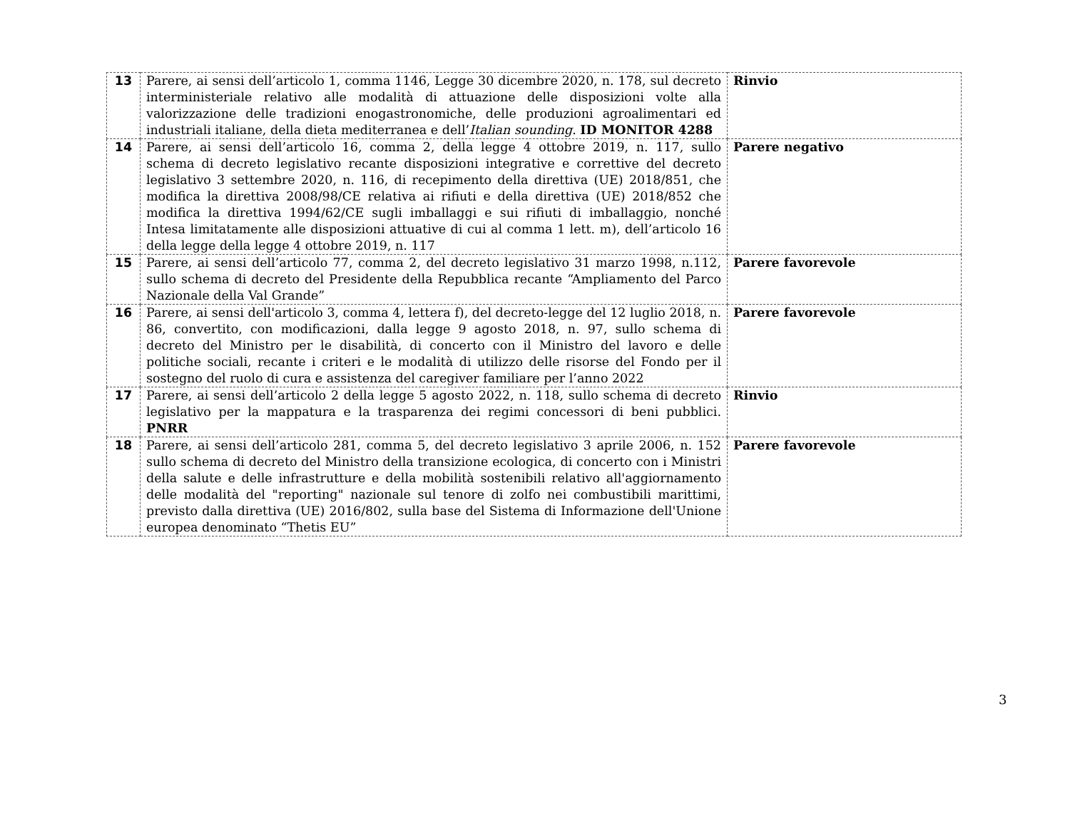| 13 | Parere, ai sensi dell’articolo 1, comma 1146, Legge 30 dicembre 2020, n. 178, sul decreto interministeriale relativo alle modalità di attuazione delle disposizioni volte alla valorizzazione delle tradizioni enogastronomiche, delle produzioni agroalimentari ed industriali italiane, della dieta mediterranea e dell’ Italian sounding . ID MONITOR 4288 | Rinvio |
| 14 | Parere, ai sensi dell’articolo 16, comma 2, della legge 4 ottobre 2019, n. 117, sullo schema di decreto legislativo recante disposizioni integrative e correttive del decreto legislativo 3 settembre 2020, n. 116, di recepimento della direttiva (UE) 2018/851, che modifica la direttiva 2008/98/CE relativa ai rifiuti e della direttiva (UE) 2018/852 che modifica la direttiva 1994/62/CE sugli imballaggi e sui rifiuti di imballaggio, nonché Intesa limitatamente alle disposizioni attuative di cui al comma 1 lett. m), dell’articolo 16 della legge della legge 4 ottobre 2019, n. 117 | Parere negativo |
| 15 | Parere, ai sensi dell’articolo 77, comma 2, del decreto legislativo 31 marzo 1998, n.112, sullo schema di decreto del Presidente della Repubblica recante “Ampliamento del Parco Nazionale della Val Grande” | Parere favorevole |
| 16 | Parere, ai sensi dell'articolo 3, comma 4, lettera f), del decreto-legge del 12 luglio 2018, n. 86, convertito, con modificazioni, dalla legge 9 agosto 2018, n. 97, sullo schema di decreto del Ministro per le disabilità, di concerto con il Ministro del lavoro e delle politiche sociali, recante i criteri e le modalità di utilizzo delle risorse del Fondo per il sostegno del ruolo di cura e assistenza del caregiver familiare per l’anno 2022 | Parere favorevole |
| 17 | Parere, ai sensi dell’articolo 2 della legge 5 agosto 2022, n. 118, sullo schema di decreto legislativo per la mappatura e la trasparenza dei regimi concessori di beni pubblici. PNRR | Rinvio |
| 18 | Parere, ai sensi dell’articolo 281, comma 5, del decreto legislativo 3 aprile 2006, n. 152 sullo schema di decreto del Ministro della transizione ecologica, di concerto con i Ministri della salute e delle infrastrutture e della mobilità sostenibili relativo all'aggiornamento delle modalità del "reporting" nazionale sul tenore di zolfo nei combustibili marittimi, previsto dalla direttiva (UE) 2016/802, sulla base del Sistema di Informazione dell'Unione europea denominato “Thetis EU” | Parere favorevole |
3